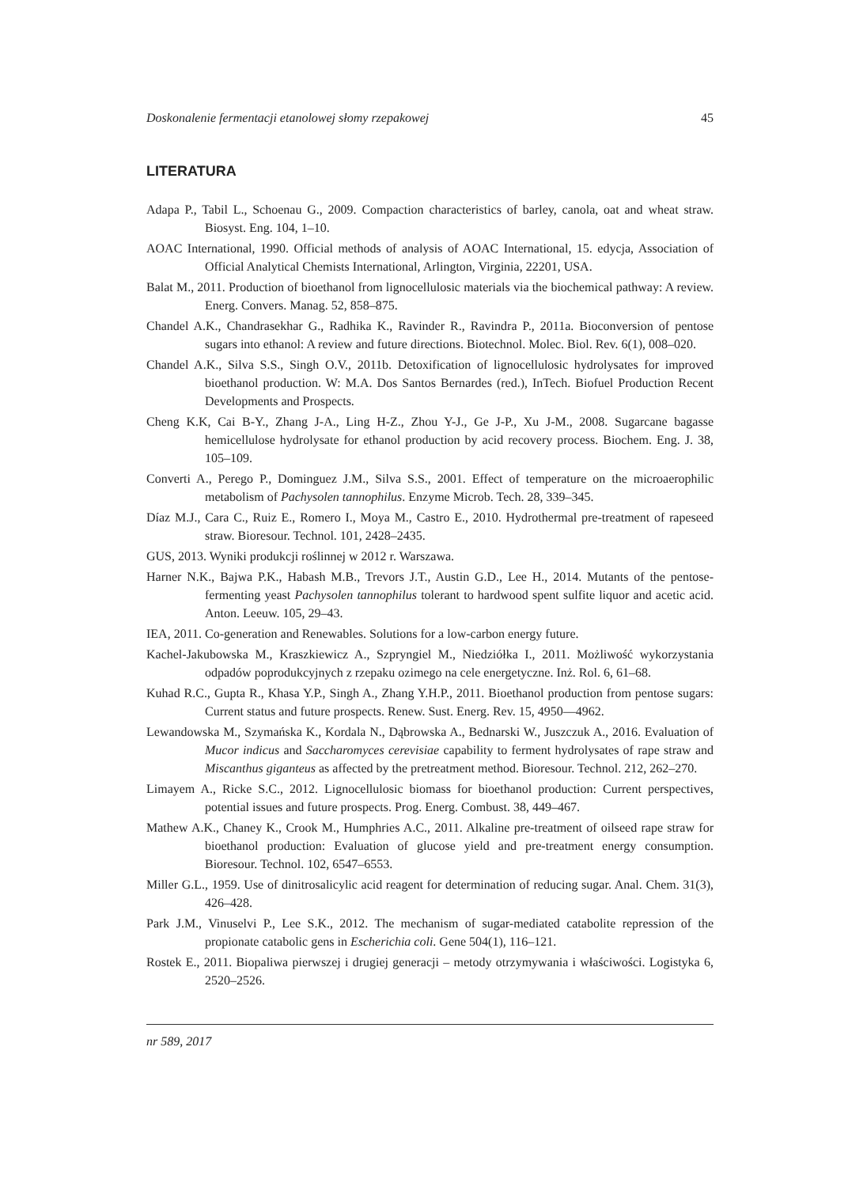Doskonalenie fermentacji etanolowej słomy rzepakowej 45
LITERATURA
Adapa P., Tabil L., Schoenau G., 2009. Compaction characteristics of barley, canola, oat and wheat straw. Biosyst. Eng. 104, 1–10.
AOAC International, 1990. Official methods of analysis of AOAC International, 15. edycja, Association of Official Analytical Chemists International, Arlington, Virginia, 22201, USA.
Balat M., 2011. Production of bioethanol from lignocellulosic materials via the biochemical pathway: A review. Energ. Convers. Manag. 52, 858–875.
Chandel A.K., Chandrasekhar G., Radhika K., Ravinder R., Ravindra P., 2011a. Bioconversion of pentose sugars into ethanol: A review and future directions. Biotechnol. Molec. Biol. Rev. 6(1), 008–020.
Chandel A.K., Silva S.S., Singh O.V., 2011b. Detoxification of lignocellulosic hydrolysates for improved bioethanol production. W: M.A. Dos Santos Bernardes (red.), InTech. Biofuel Production Recent Developments and Prospects.
Cheng K.K, Cai B-Y., Zhang J-A., Ling H-Z., Zhou Y-J., Ge J-P., Xu J-M., 2008. Sugarcane bagasse hemicellulose hydrolysate for ethanol production by acid recovery process. Biochem. Eng. J. 38, 105–109.
Converti A., Perego P., Dominguez J.M., Silva S.S., 2001. Effect of temperature on the microaerophilic metabolism of Pachysolen tannophilus. Enzyme Microb. Tech. 28, 339–345.
Díaz M.J., Cara C., Ruiz E., Romero I., Moya M., Castro E., 2010. Hydrothermal pre-treatment of rapeseed straw. Bioresour. Technol. 101, 2428–2435.
GUS, 2013. Wyniki produkcji roślinnej w 2012 r. Warszawa.
Harner N.K., Bajwa P.K., Habash M.B., Trevors J.T., Austin G.D., Lee H., 2014. Mutants of the pentose-fermenting yeast Pachysolen tannophilus tolerant to hardwood spent sulfite liquor and acetic acid. Anton. Leeuw. 105, 29–43.
IEA, 2011. Co-generation and Renewables. Solutions for a low-carbon energy future.
Kachel-Jakubowska M., Kraszkiewicz A., Szpryngiel M., Niedziółka I., 2011. Możliwość wykorzystania odpadów poprodukcyjnych z rzepaku ozimego na cele energetyczne. Inż. Rol. 6, 61–68.
Kuhad R.C., Gupta R., Khasa Y.P., Singh A., Zhang Y.H.P., 2011. Bioethanol production from pentose sugars: Current status and future prospects. Renew. Sust. Energ. Rev. 15, 4950––4962.
Lewandowska M., Szymańska K., Kordala N., Dąbrowska A., Bednarski W., Juszczuk A., 2016. Evaluation of Mucor indicus and Saccharomyces cerevisiae capability to ferment hydrolysates of rape straw and Miscanthus giganteus as affected by the pretreatment method. Bioresour. Technol. 212, 262–270.
Limayem A., Ricke S.C., 2012. Lignocellulosic biomass for bioethanol production: Current perspectives, potential issues and future prospects. Prog. Energ. Combust. 38, 449–467.
Mathew A.K., Chaney K., Crook M., Humphries A.C., 2011. Alkaline pre-treatment of oilseed rape straw for bioethanol production: Evaluation of glucose yield and pre-treatment energy consumption. Bioresour. Technol. 102, 6547–6553.
Miller G.L., 1959. Use of dinitrosalicylic acid reagent for determination of reducing sugar. Anal. Chem. 31(3), 426–428.
Park J.M., Vinuselvi P., Lee S.K., 2012. The mechanism of sugar-mediated catabolite repression of the propionate catabolic gens in Escherichia coli. Gene 504(1), 116–121.
Rostek E., 2011. Biopaliwa pierwszej i drugiej generacji – metody otrzymywania i właściwości. Logistyka 6, 2520–2526.
nr 589, 2017